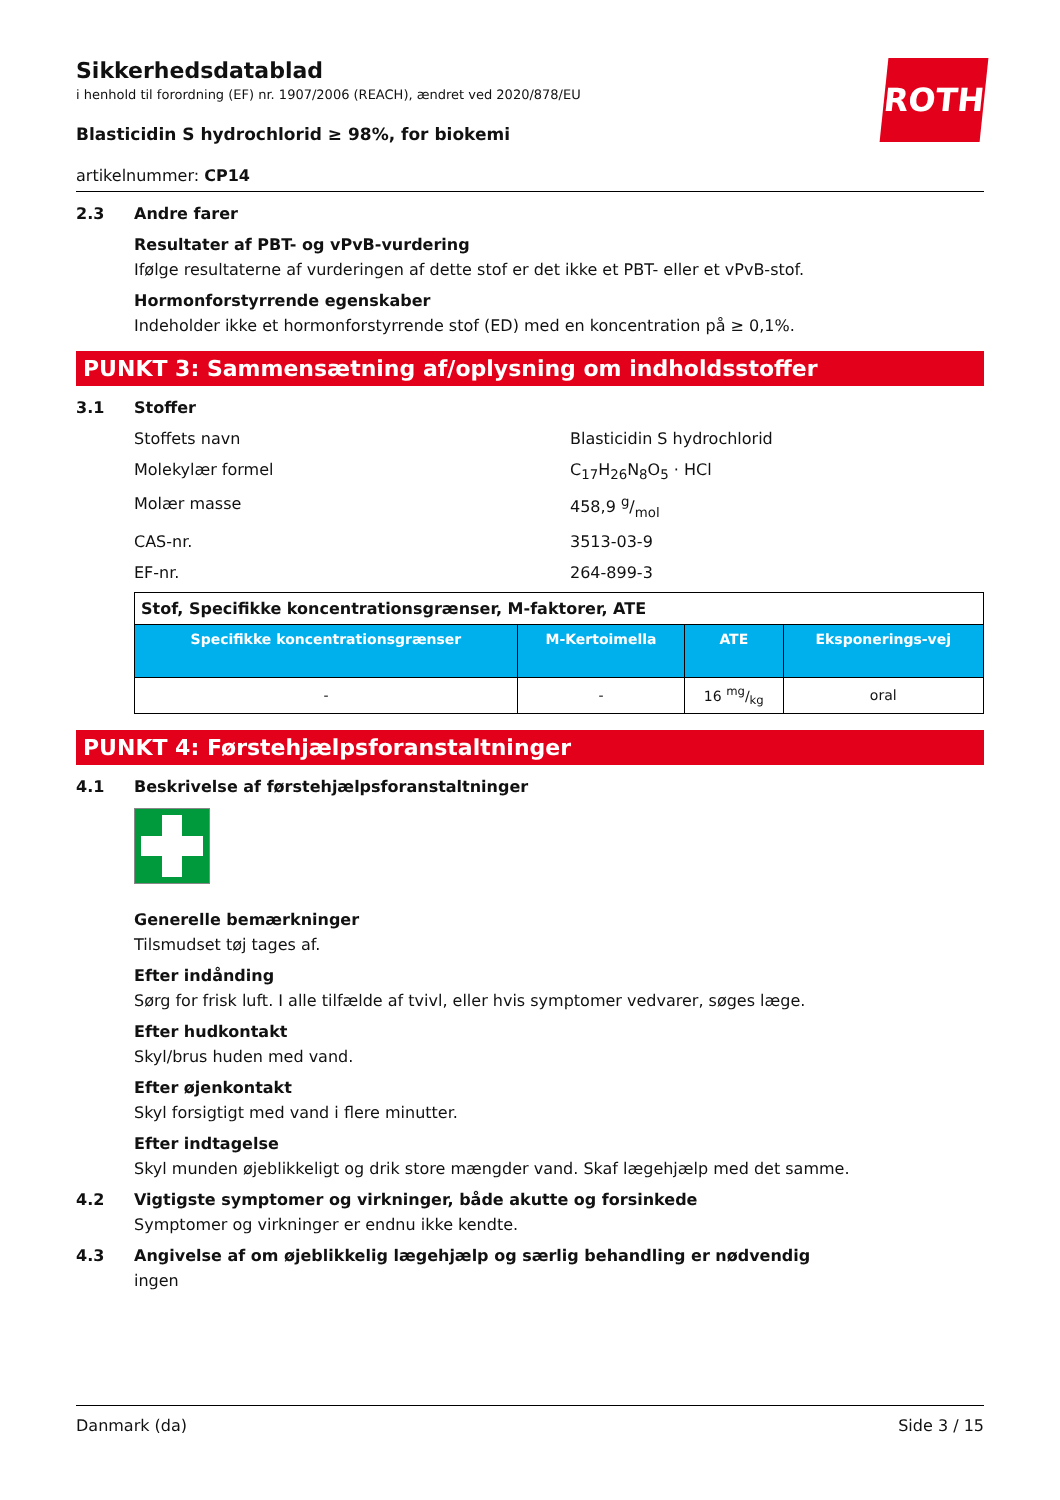ROTH
Sikkerhedsdatablad
i henhold til forordning (EF) nr. 1907/2006 (REACH), ændret ved 2020/878/EU
Blasticidin S hydrochlorid ≥ 98%, for biokemi
artikelnummer: CP14
2.3 Andre farer
Resultater af PBT- og vPvB-vurdering
Ifølge resultaterne af vurderingen af dette stof er det ikke et PBT- eller et vPvB-stof.
Hormonforstyrrende egenskaber
Indeholder ikke et hormonforstyrrende stof (ED) med en koncentration på ≥ 0,1%.
PUNKT 3: Sammensætning af/oplysning om indholdsstoffer
3.1 Stoffer
Stoffets navn Blasticidin S hydrochlorid
Molekylær formel C<sub>17</sub>H<sub>26</sub>N<sub>8</sub>O<sub>5</sub> · HCl
Molær masse 458,9 g/mol
CAS-nr. 3513-03-9
EF-nr. 264-899-3
| Stof, Specifikke koncentrationsgrænser, M-faktorer, ATE | | | |
| --- | --- | --- | --- |
| Specifikke koncentrationsgrænser | M-Kertoimella | ATE | Eksponerings-vej |
| - | - | 16 mg/kg | oral |
PUNKT 4: Førstehjælpsforanstaltninger
4.1 Beskrivelse af førstehjælpsforanstaltninger
Generelle bemærkninger
Tilsmudset tøj tages af.
Efter indånding
Sørg for frisk luft. I alle tilfælde af tvivl, eller hvis symptomer vedvarer, søges læge.
Efter hudkontakt
Skyl/brus huden med vand.
Efter øjenkontakt
Skyl forsigtigt med vand i flere minutter.
Efter indtagelse
Skyl munden øjeblikkeligt og drik store mængder vand. Skaf lægehjælp med det samme.
4.2 Vigtigste symptomer og virkninger, både akutte og forsinkede
Symptomer og virkninger er endnu ikke kendte.
4.3 Angivelse af om øjeblikkelig lægehjælp og særlig behandling er nødvendig
ingen
Danmark (da) Side 3 / 15